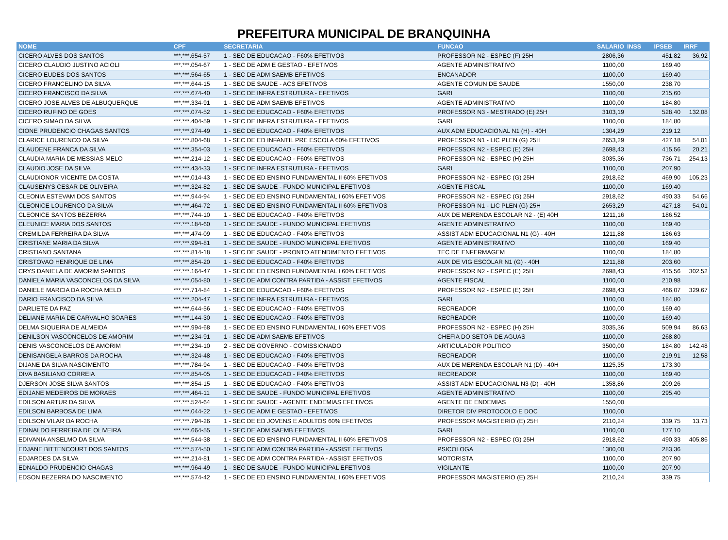PREFEITURA MUNICIPAL DE BRANQUINHA
| NOME | CPF | SECRETARIA | FUNCAO | SALARIO | INSS | IPSEB | IRRF |
| --- | --- | --- | --- | --- | --- | --- | --- |
| CICERO ALVES DOS SANTOS | ***.***.654-57 | 1 - SEC DE EDUCACAO - F60% EFETIVOS | PROFESSOR N2 - ESPEC (F) 25H | 2806,36 | | 451,82 | 36,92 |
| CICERO CLAUDIO JUSTINO ACIOLI | ***.***.054-67 | 1 - SEC DE ADM E GESTAO - EFETIVOS | AGENTE ADMINISTRATIVO | 1100,00 | | 169,40 | |
| CICERO EUDES DOS SANTOS | ***.***.564-65 | 1 - SEC DE ADM SAEMB EFETIVOS | ENCANADOR | 1100,00 | | 169,40 | |
| CICERO FRANCELINO DA SILVA | ***.***.644-15 | 1 - SEC DE SAUDE - ACS EFETIVOS | AGENTE COMUN DE SAUDE | 1550,00 | | 238,70 | |
| CICERO FRANCISCO DA SILVA | ***.***.674-40 | 1 - SEC DE INFRA ESTRUTURA - EFETIVOS | GARI | 1100,00 | | 215,60 | |
| CICERO JOSE ALVES DE ALBUQUERQUE | ***.***.334-91 | 1 - SEC DE ADM SAEMB EFETIVOS | AGENTE ADMINISTRATIVO | 1100,00 | | 184,80 | |
| CICERO RUFINO DE GOES | ***.***.074-52 | 1 - SEC DE EDUCACAO - F60% EFETIVOS | PROFESSOR N3 - MESTRADO (E) 25H | 3103,19 | | 528,40 | 132,08 |
| CICERO SIMAO DA SILVA | ***.***.404-59 | 1 - SEC DE INFRA ESTRUTURA - EFETIVOS | GARI | 1100,00 | | 184,80 | |
| CIONE PRUDENCIO CHAGAS SANTOS | ***.***.974-49 | 1 - SEC DE EDUCACAO - F40% EFETIVOS | AUX ADM EDUCACIONAL N1 (H) - 40H | 1304,29 | | 219,12 | |
| CLARICE LOURENCO DA SILVA | ***.***.804-68 | 1 - SEC DE ED INFANTIL PRE ESCOLA 60% EFETIVOS | PROFESSOR N1 - LIC PLEN (G) 25H | 2653,29 | | 427,18 | 54,01 |
| CLAUDENE FRANCA DA SILVA | ***.***.354-03 | 1 - SEC DE EDUCACAO - F60% EFETIVOS | PROFESSOR N2 - ESPEC (E) 25H | 2698,43 | | 415,56 | 20,21 |
| CLAUDIA MARIA DE MESSIAS MELO | ***.***.214-12 | 1 - SEC DE EDUCACAO - F60% EFETIVOS | PROFESSOR N2 - ESPEC (H) 25H | 3035,36 | | 736,71 | 254,13 |
| CLAUDIO JOSE DA SILVA | ***.***.434-33 | 1 - SEC DE INFRA ESTRUTURA - EFETIVOS | GARI | 1100,00 | | 207,90 | |
| CLAUDIONOR VICENTE DA COSTA | ***.***.014-43 | 1 - SEC DE ED ENSINO FUNDAMENTAL II 60% EFETIVOS | PROFESSOR N2 - ESPEC (G) 25H | 2918,62 | | 469,90 | 105,23 |
| CLAUSENYS CESAR DE OLIVEIRA | ***.***.324-82 | 1 - SEC DE SAUDE - FUNDO MUNICIPAL EFETIVOS | AGENTE FISCAL | 1100,00 | | 169,40 | |
| CLEONIA ESTEVAM DOS SANTOS | ***.***.944-94 | 1 - SEC DE ED ENSINO FUNDAMENTAL I 60% EFETIVOS | PROFESSOR N2 - ESPEC (G) 25H | 2918,62 | | 490,33 | 54,66 |
| CLEONICE LOURENCO DA SILVA | ***.***.464-72 | 1 - SEC DE ED ENSINO FUNDAMENTAL II 60% EFETIVOS | PROFESSOR N1 - LIC PLEN (G) 25H | 2653,29 | | 427,18 | 54,01 |
| CLEONICE SANTOS BEZERRA | ***.***.744-10 | 1 - SEC DE EDUCACAO - F40% EFETIVOS | AUX DE MERENDA ESCOLAR N2 - (E) 40H | 1211,16 | | 186,52 | |
| CLEUNICE MARIA DOS SANTOS | ***.***.184-60 | 1 - SEC DE SAUDE - FUNDO MUNICIPAL EFETIVOS | AGENTE ADMINISTRATIVO | 1100,00 | | 169,40 | |
| CREMILDA FERREIRA DA SILVA | ***.***.474-09 | 1 - SEC DE EDUCACAO - F40% EFETIVOS | ASSIST ADM EDUCACIONAL N1 (G) - 40H | 1211,88 | | 186,63 | |
| CRISTIANE MARIA DA SILVA | ***.***.994-81 | 1 - SEC DE SAUDE - FUNDO MUNICIPAL EFETIVOS | AGENTE ADMINISTRATIVO | 1100,00 | | 169,40 | |
| CRISTIANO SANTANA | ***.***.814-18 | 1 - SEC DE SAUDE - PRONTO ATENDIMENTO EFETIVOS | TEC DE ENFERMAGEM | 1100,00 | | 184,80 | |
| CRISTOVAO HENRIQUE DE LIMA | ***.***.854-20 | 1 - SEC DE EDUCACAO - F40% EFETIVOS | AUX DE VIG ESCOLAR N1 (G) - 40H | 1211,88 | | 203,60 | |
| CRYS DANIELA DE AMORIM SANTOS | ***.***.164-47 | 1 - SEC DE ED ENSINO FUNDAMENTAL I 60% EFETIVOS | PROFESSOR N2 - ESPEC (E) 25H | 2698,43 | | 415,56 | 302,52 |
| DANIELA MARIA VASCONCELOS DA SILVA | ***.***.054-80 | 1 - SEC DE ADM CONTRA PARTIDA - ASSIST EFETIVOS | AGENTE FISCAL | 1100,00 | | 210,98 | |
| DANIELE MARCIA DA ROCHA MELO | ***.***.714-84 | 1 - SEC DE EDUCACAO - F60% EFETIVOS | PROFESSOR N2 - ESPEC (E) 25H | 2698,43 | | 466,07 | 329,67 |
| DARIO FRANCISCO DA SILVA | ***.***.204-47 | 1 - SEC DE INFRA ESTRUTURA - EFETIVOS | GARI | 1100,00 | | 184,80 | |
| DARLIETE DA PAZ | ***.***.644-56 | 1 - SEC DE EDUCACAO - F40% EFETIVOS | RECREADOR | 1100,00 | | 169,40 | |
| DELIANE MARIA DE CARVALHO SOARES | ***.***.144-30 | 1 - SEC DE EDUCACAO - F40% EFETIVOS | RECREADOR | 1100,00 | | 169,40 | |
| DELMA SIQUEIRA DE ALMEIDA | ***.***.994-68 | 1 - SEC DE ED ENSINO FUNDAMENTAL I 60% EFETIVOS | PROFESSOR N2 - ESPEC (H) 25H | 3035,36 | | 509,94 | 86,63 |
| DENILSON VASCONCELOS DE AMORIM | ***.***.234-91 | 1 - SEC DE ADM SAEMB EFETIVOS | CHEFIA DO SETOR DE AGUAS | 1100,00 | | 268,80 | |
| DENIS VASCONCELOS DE AMORIM | ***.***.234-10 | 2 - SEC DE GOVERNO - COMISSIONADO | ARTICULADOR POLITICO | 3500,00 | | 184,80 | 142,48 |
| DENISANGELA BARROS DA ROCHA | ***.***.324-48 | 1 - SEC DE EDUCACAO - F40% EFETIVOS | RECREADOR | 1100,00 | | 219,91 | 12,58 |
| DIJANE DA SILVA NASCIMENTO | ***.***.784-94 | 1 - SEC DE EDUCACAO - F40% EFETIVOS | AUX DE MERENDA ESCOLAR N1 (D) - 40H | 1125,35 | | 173,30 | |
| DIVA BASILIANO CORREIA | ***.***.854-05 | 1 - SEC DE EDUCACAO - F40% EFETIVOS | RECREADOR | 1100,00 | | 169,40 | |
| DJERSON JOSE SILVA SANTOS | ***.***.854-15 | 1 - SEC DE EDUCACAO - F40% EFETIVOS | ASSIST ADM EDUCACIONAL N3 (D) - 40H | 1358,86 | | 209,26 | |
| EDIJANE MEDEIROS DE MORAES | ***.***.464-11 | 1 - SEC DE SAUDE - FUNDO MUNICIPAL EFETIVOS | AGENTE ADMINISTRATIVO | 1100,00 | | 295,40 | |
| EDILSON ARTUR DA SILVA | ***.***.524-64 | 1 - SEC DE SAUDE - AGENTE ENDEMIAS EFETIVOS | AGENTE DE ENDEMIAS | 1550,00 | | | |
| EDILSON BARBOSA DE LIMA | ***.***.044-22 | 1 - SEC DE ADM E GESTAO - EFETIVOS | DIRETOR DIV PROTOCOLO E DOC | 1100,00 | | | |
| EDILSON VILAR DA ROCHA | ***.***.794-26 | 1 - SEC DE ED JOVENS E ADULTOS 60% EFETIVOS | PROFESSOR MAGISTERIO (E) 25H | 2110,24 | | 339,75 | 13,73 |
| EDINALDO FERREIRA DE OLIVEIRA | ***.***.664-55 | 1 - SEC DE ADM SAEMB EFETIVOS | GARI | 1100,00 | | 177,10 | |
| EDIVANIA ANSELMO DA SILVA | ***.***.544-38 | 1 - SEC DE ED ENSINO FUNDAMENTAL II 60% EFETIVOS | PROFESSOR N2 - ESPEC (G) 25H | 2918,62 | | 490,33 | 405,86 |
| EDJANE BITTENCOURT DOS SANTOS | ***.***.574-50 | 1 - SEC DE ADM CONTRA PARTIDA - ASSIST EFETIVOS | PSICOLOGA | 1300,00 | | 283,36 | |
| EDJARDES DA SILVA | ***.***.214-81 | 1 - SEC DE ADM CONTRA PARTIDA - ASSIST EFETIVOS | MOTORISTA | 1100,00 | | 207,90 | |
| EDNALDO PRUDENCIO CHAGAS | ***.***.964-49 | 1 - SEC DE SAUDE - FUNDO MUNICIPAL EFETIVOS | VIGILANTE | 1100,00 | | 207,90 | |
| EDSON BEZERRA DO NASCIMENTO | ***.***.574-42 | 1 - SEC DE ED ENSINO FUNDAMENTAL I 60% EFETIVOS | PROFESSOR MAGISTERIO (E) 25H | 2110,24 | | 339,75 | |